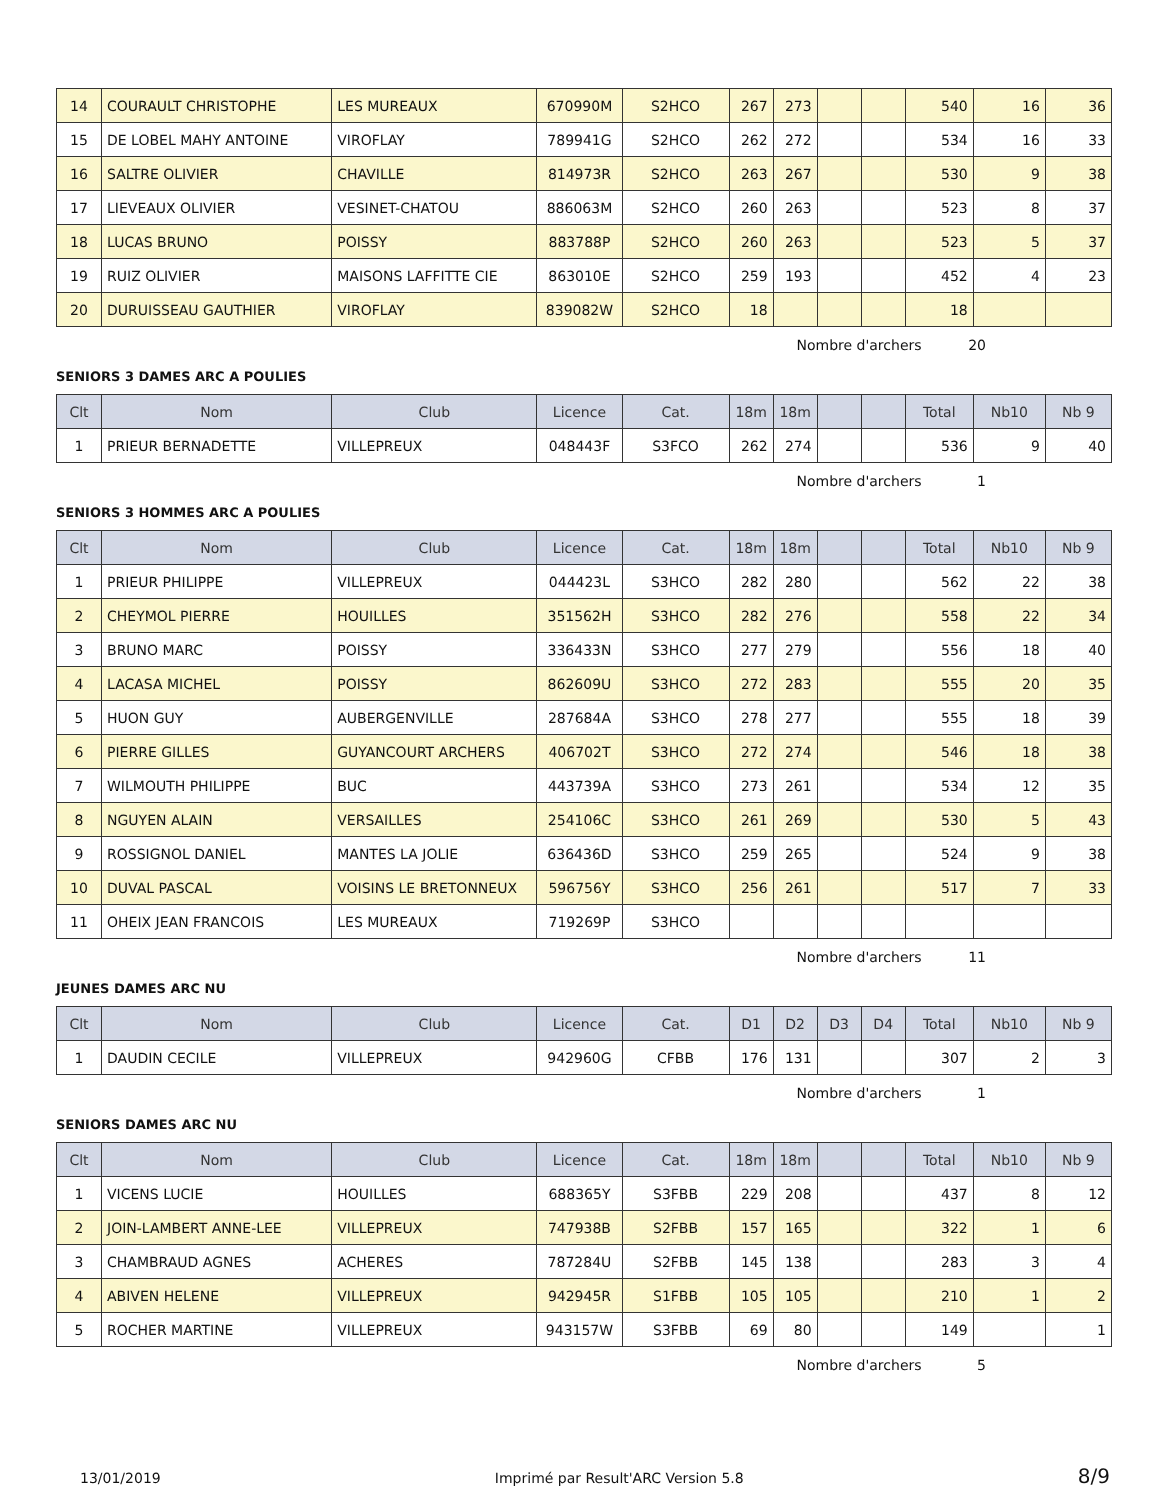| 14 | COURAULT CHRISTOPHE | LES MUREAUX | 670990M | S2HCO | 267 | 273 | | | 540 | 16 | 36 |
| 15 | DE LOBEL MAHY ANTOINE | VIROFLAY | 789941G | S2HCO | 262 | 272 | | | 534 | 16 | 33 |
| 16 | SALTRE OLIVIER | CHAVILLE | 814973R | S2HCO | 263 | 267 | | | 530 | 9 | 38 |
| 17 | LIEVEAUX OLIVIER | VESINET-CHATOU | 886063M | S2HCO | 260 | 263 | | | 523 | 8 | 37 |
| 18 | LUCAS BRUNO | POISSY | 883788P | S2HCO | 260 | 263 | | | 523 | 5 | 37 |
| 19 | RUIZ OLIVIER | MAISONS LAFFITTE CIE | 863010E | S2HCO | 259 | 193 | | | 452 | 4 | 23 |
| 20 | DURUISSEAU GAUTHIER | VIROFLAY | 839082W | S2HCO | 18 | | | | 18 | | |
Nombre d'archers 20
SENIORS 3 DAMES ARC A POULIES
| Clt | Nom | Club | Licence | Cat. | 18m | 18m | | | Total | Nb10 | Nb 9 |
| --- | --- | --- | --- | --- | --- | --- | --- | --- | --- | --- | --- |
| 1 | PRIEUR BERNADETTE | VILLEPREUX | 048443F | S3FCO | 262 | 274 | | | 536 | 9 | 40 |
Nombre d'archers 1
SENIORS 3 HOMMES ARC A POULIES
| Clt | Nom | Club | Licence | Cat. | 18m | 18m | | | Total | Nb10 | Nb 9 |
| --- | --- | --- | --- | --- | --- | --- | --- | --- | --- | --- | --- |
| 1 | PRIEUR PHILIPPE | VILLEPREUX | 044423L | S3HCO | 282 | 280 | | | 562 | 22 | 38 |
| 2 | CHEYMOL PIERRE | HOUILLES | 351562H | S3HCO | 282 | 276 | | | 558 | 22 | 34 |
| 3 | BRUNO MARC | POISSY | 336433N | S3HCO | 277 | 279 | | | 556 | 18 | 40 |
| 4 | LACASA MICHEL | POISSY | 862609U | S3HCO | 272 | 283 | | | 555 | 20 | 35 |
| 5 | HUON GUY | AUBERGENVILLE | 287684A | S3HCO | 278 | 277 | | | 555 | 18 | 39 |
| 6 | PIERRE GILLES | GUYANCOURT ARCHERS | 406702T | S3HCO | 272 | 274 | | | 546 | 18 | 38 |
| 7 | WILMOUTH PHILIPPE | BUC | 443739A | S3HCO | 273 | 261 | | | 534 | 12 | 35 |
| 8 | NGUYEN ALAIN | VERSAILLES | 254106C | S3HCO | 261 | 269 | | | 530 | 5 | 43 |
| 9 | ROSSIGNOL DANIEL | MANTES LA JOLIE | 636436D | S3HCO | 259 | 265 | | | 524 | 9 | 38 |
| 10 | DUVAL PASCAL | VOISINS LE BRETONNEUX | 596756Y | S3HCO | 256 | 261 | | | 517 | 7 | 33 |
| 11 | OHEIX JEAN FRANCOIS | LES MUREAUX | 719269P | S3HCO | | | | | | | |
Nombre d'archers 11
JEUNES DAMES ARC NU
| Clt | Nom | Club | Licence | Cat. | D1 | D2 | D3 | D4 | Total | Nb10 | Nb 9 |
| --- | --- | --- | --- | --- | --- | --- | --- | --- | --- | --- | --- |
| 1 | DAUDIN CECILE | VILLEPREUX | 942960G | CFBB | 176 | 131 | | | 307 | 2 | 3 |
Nombre d'archers 1
SENIORS DAMES ARC NU
| Clt | Nom | Club | Licence | Cat. | 18m | 18m | | | Total | Nb10 | Nb 9 |
| --- | --- | --- | --- | --- | --- | --- | --- | --- | --- | --- | --- |
| 1 | VICENS LUCIE | HOUILLES | 688365Y | S3FBB | 229 | 208 | | | 437 | 8 | 12 |
| 2 | JOIN-LAMBERT ANNE-LEE | VILLEPREUX | 747938B | S2FBB | 157 | 165 | | | 322 | 1 | 6 |
| 3 | CHAMBRAUD AGNES | ACHERES | 787284U | S2FBB | 145 | 138 | | | 283 | 3 | 4 |
| 4 | ABIVEN HELENE | VILLEPREUX | 942945R | S1FBB | 105 | 105 | | | 210 | 1 | 2 |
| 5 | ROCHER MARTINE | VILLEPREUX | 943157W | S3FBB | 69 | 80 | | | 149 | | 1 |
Nombre d'archers 5
13/01/2019 Imprimé par Result'ARC Version 5.8 8/9